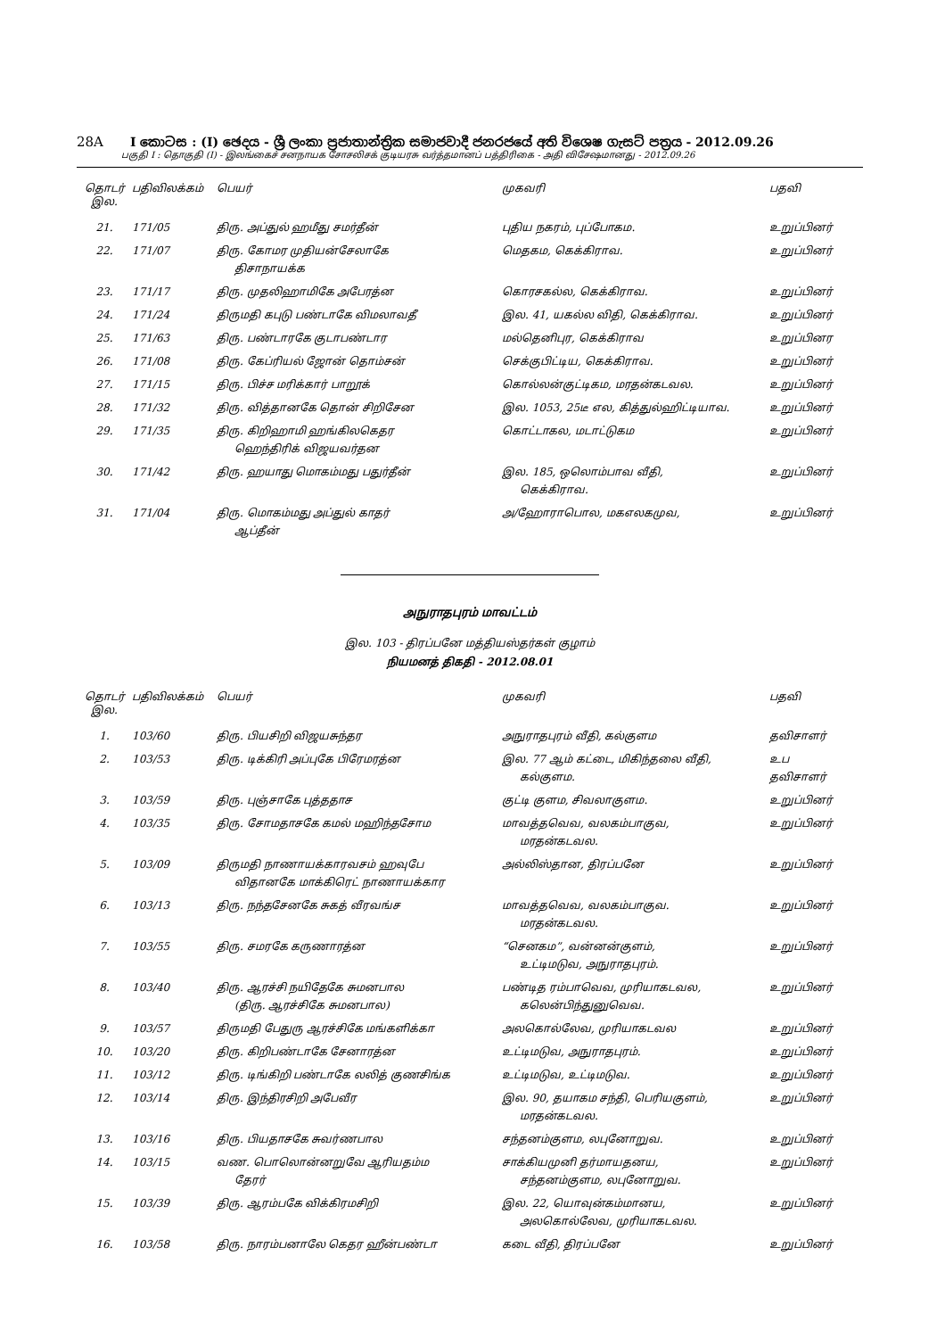28A I කොටස : (I) ඡෙදය - ශ්‍රී ලංකා ප්‍රජාතාන්ත්‍රික සමාජවාදී ජනරජයේ අති විශෙෂ ගැසට් පත්‍රය - 2012.09.26
பகுதி I : தொகுதி (I) - இலங்கைச் சனநாயக சோசலிசக் குடியரசு வர்த்தமானப் பத்திரிகை - அதி விசேஷமானது - 2012.09.26
| தொடர் இல. | பதிவிலக்கம் | பெயர் | முகவரி | பதவி |
| --- | --- | --- | --- | --- |
| 21. | 171/05 | திரு. அப்துல் ஹமீது சமர்தீன் | புதிய நகரம், புப்போகம. | உறுப்பினர் |
| 22. | 171/07 | திரு. கோமர முதியன்சேலாகே திசாநாயக்க | மெதகம, கெக்கிராவ. | உறுப்பினர் |
| 23. | 171/17 | திரு. முதலிஹாமிகே அபேரத்ன | கொரசகல்ல, கெக்கிராவ. | உறுப்பினர் |
| 24. | 171/24 | திருமதி கபுடு பண்டாகே விமலாவதீ | இல. 41, யகல்ல விதி, கெக்கிராவ. | உறுப்பினர் |
| 25. | 171/63 | திரு. பண்டாரகே குடாபண்டார | மல்தெனிபுர, கெக்கிராவ | உறுப்பினர |
| 26. | 171/08 | திரு. கேப்ரியல் ஜோன் தொம்சன் | செக்குபிட்டிய, கெக்கிராவ. | உறுப்பினர் |
| 27. | 171/15 | திரு. பிச்ச மரிக்கார் பாறூக் | கொல்லன்குட்டிகம, மரதன்கடவல. | உறுப்பினர் |
| 28. | 171/32 | திரு. வித்தானகே தொன் சிறிசேன | இல. 1053, 25டீ எல, கித்துல்ஹிட்டியாவ. | உறுப்பினர் |
| 29. | 171/35 | திரு. கிறிஹாமி ஹங்கிலகெதர ஹெந்திரிக் விஜயவர்தன | கொட்டாகல, மடாட்டுகம | உறுப்பினர் |
| 30. | 171/42 | திரு. ஹயாது மொகம்மது பதுர்தீன் | இல. 185, ஒலொம்பாவ வீதி, கெக்கிராவ. | உறுப்பினர் |
| 31. | 171/04 | திரு. மொகம்மது அப்துல் காதர் ஆப்தீன் | அ/ஹோராபொல, மகஎலகமுவ, | உறுப்பினர் |
அநுராதபுரம் மாவட்டம்
இல. 103 - திரப்பனே மத்தியஸ்தர்கள் குழாம்
நியமனத் திகதி - 2012.08.01
| தொடர் இல. | பதிவிலக்கம் | பெயர் | முகவரி | பதவி |
| --- | --- | --- | --- | --- |
| 1. | 103/60 | திரு. பியசிறி விஜயசுந்தர | அநுராதபுரம் வீதி, கல்குளம | தவிசாளர் |
| 2. | 103/53 | திரு. டிக்கிரி அப்புகே பிரேமரத்ன | இல. 77 ஆம் கட்டை, மிகிந்தலை வீதி, கல்குளம. | உப தவிசாளர் |
| 3. | 103/59 | திரு. புஞ்சாகே புத்ததாச | குட்டி குளம, சிவலாகுளம. | உறுப்பினர் |
| 4. | 103/35 | திரு. சோமதாசகே கமல் மஹிந்தசோம | மாவத்தவெவ, வலகம்பாகுவ, மரதன்கடவல. | உறுப்பினர் |
| 5. | 103/09 | திருமதி நாணாயக்காரவசம் ஹவுபே விதானகே மாக்கிரெட் நாணாயக்கார | அல்லிஸ்தான, திரப்பனே | உறுப்பினர் |
| 6. | 103/13 | திரு. நந்தசேனகே சுகத் வீரவங்ச | மாவத்தவெவ, வலகம்பாகுவ. மரதன்கடவல. | உறுப்பினர் |
| 7. | 103/55 | திரு. சமரகே கருணாரத்ன | “செனகம”, வன்னன்குளம், உட்டிமடுவ, அநுராதபுரம். | உறுப்பினர் |
| 8. | 103/40 | திரு. ஆரச்சி நயிதேகே சுமனபால (திரு. ஆரச்சிகே சுமனபால) | பண்டித ரம்பாவெவ, முரியாகடவல, கலென்பிந்துனுவெவ. | உறுப்பினர் |
| 9. | 103/57 | திருமதி பேதுரு ஆரச்சிகே மங்களிக்கா | அலகொல்லேவ, முரியாகடவல | உறுப்பினர் |
| 10. | 103/20 | திரு. கிறிபண்டாகே சேனாரத்ன | உட்டிமடுவ, அநுராதபுரம். | உறுப்பினர் |
| 11. | 103/12 | திரு. டிங்கிறி பண்டாகே லலித் குணசிங்க | உட்டிமடுவ, உட்டிமடுவ. | உறுப்பினர் |
| 12. | 103/14 | திரு. இந்திரசிறி அபேவீர | இல. 90, தயாகம சந்தி, பெரியகுளம், மரதன்கடவல. | உறுப்பினர் |
| 13. | 103/16 | திரு. பியதாசகே சுவர்ணபால | சந்தனம்குளம, லபுனோறுவ. | உறுப்பினர் |
| 14. | 103/15 | வண. பொலொன்னறுவே ஆரியதம்ம தேரர் | சாக்கியமுனி தர்மாயதனய, சந்தனம்குளம, லபுனோறுவ. | உறுப்பினர் |
| 15. | 103/39 | திரு. ஆரம்பகே விக்கிரமசிறி | இல. 22, யொவுன்கம்மானய, அலகொல்லேவ, முரியாகடவல. | உறுப்பினர் |
| 16. | 103/58 | திரு. நாரம்பனாலே கெதர ஹீன்பண்டா | கடை வீதி, திரப்பனே | உறுப்பினர் |